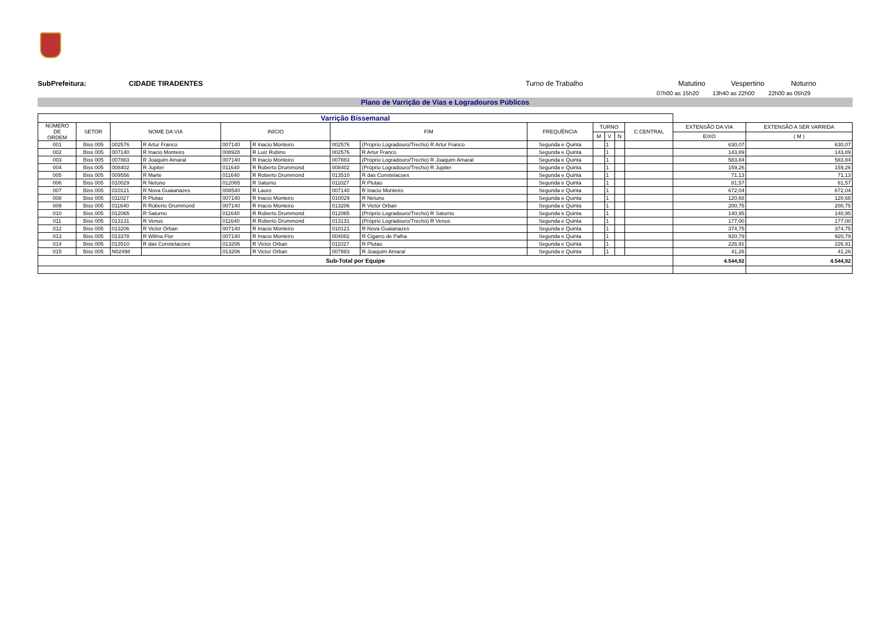SubPrefeitura: CIDADE TIRADENTES Turno de Trabalho Matutino Vespertino Noturno
07h00 as 15h20 13h40 as 22h00 22h00 as 05h29
Plano de Varrição de Vias e Logradouros Públicos
| Varrição Bissemanal | | | | | | | | | | | | | | |
| NÚMERO DE ORDEM | SETOR | NOME DA VIA | | INÍCIO | | FIM | | FREQUÊNCIA | TURNO | | | C.CENTRAL | EXTENSÃO DA VIA | EXTENSÃO A SER VARRIDA |
| | | | | | | | | | M | V | N | | EIXO | ( M ) |
| 001 | Biss 005 | 002576 | R Artur Franco | 007140 | R Inacio Monteiro | 002576 | (Próprio Logradouro/Trecho) R Artur Franco | Segunda e Quinta | | 1 | | | 630,07 | 630,07 |
| 002 | Biss 005 | 007140 | R Inacio Monteiro | 008928 | R Luiz Rubino | 002576 | R Artur Franco | Segunda e Quinta | | 1 | | | 143,89 | 143,89 |
| 003 | Biss 005 | 007883 | R Joaquim Amaral | 007140 | R Inacio Monteiro | 007883 | (Próprio Logradouro/Trecho) R Joaquim Amaral | Segunda e Quinta | | 1 | | | 583,84 | 583,84 |
| 004 | Biss 005 | 008402 | R Jupiter | 011640 | R Roberto Drummond | 008402 | (Próprio Logradouro/Trecho) R Jupiter | Segunda e Quinta | | 1 | | | 159,26 | 159,26 |
| 005 | Biss 005 | 009556 | R Marte | 011640 | R Roberto Drummond | 013510 | R das Constelacoes | Segunda e Quinta | | 1 | | | 71,13 | 71,13 |
| 006 | Biss 005 | 010029 | R Netuno | 012065 | R Saturno | 011027 | R Plutao | Segunda e Quinta | | 1 | | | 81,57 | 81,57 |
| 007 | Biss 005 | 010121 | R Nova Guaianazes | 008540 | R Lauro | 007140 | R Inacio Monteiro | Segunda e Quinta | | 1 | | | 672,04 | 672,04 |
| 008 | Biss 005 | 011027 | R Plutao | 007140 | R Inacio Monteiro | 010029 | R Netuno | Segunda e Quinta | | 1 | | | 120,68 | 120,68 |
| 009 | Biss 005 | 011640 | R Roberto Drummond | 007140 | R Inacio Monteiro | 013206 | R Victor Orban | Segunda e Quinta | | 1 | | | 200,75 | 200,75 |
| 010 | Biss 005 | 012065 | R Saturno | 011640 | R Roberto Drummond | 012065 | (Próprio Logradouro/Trecho) R Saturno | Segunda e Quinta | | 1 | | | 140,95 | 140,95 |
| 011 | Biss 005 | 013131 | R Venus | 011640 | R Roberto Drummond | 013131 | (Próprio Logradouro/Trecho) R Venus | Segunda e Quinta | | 1 | | | 177,00 | 177,00 |
| 012 | Biss 005 | 013206 | R Victor Orban | 007140 | R Inacio Monteiro | 010121 | R Nova Guaianazes | Segunda e Quinta | | 1 | | | 374,75 | 374,75 |
| 013 | Biss 005 | 013378 | R Wilma Flor | 007140 | R Inacio Monteiro | 004082 | R Cigarro de Palha | Segunda e Quinta | | 1 | | | 920,79 | 920,79 |
| 014 | Biss 005 | 013510 | R das Constelacoes | 013206 | R Victor Orban | 011027 | R Plutao | Segunda e Quinta | | 1 | | | 226,91 | 226,91 |
| 015 | Biss 005 | N02498 | | 013206 | R Victor Orban | 007883 | R Joaquim Amaral | Segunda e Quinta | | 1 | | | 41,26 | 41,26 |
| Sub-Total por Equipe | | | | | | | | | | | | | 4.544,92 | 4.544,92 |